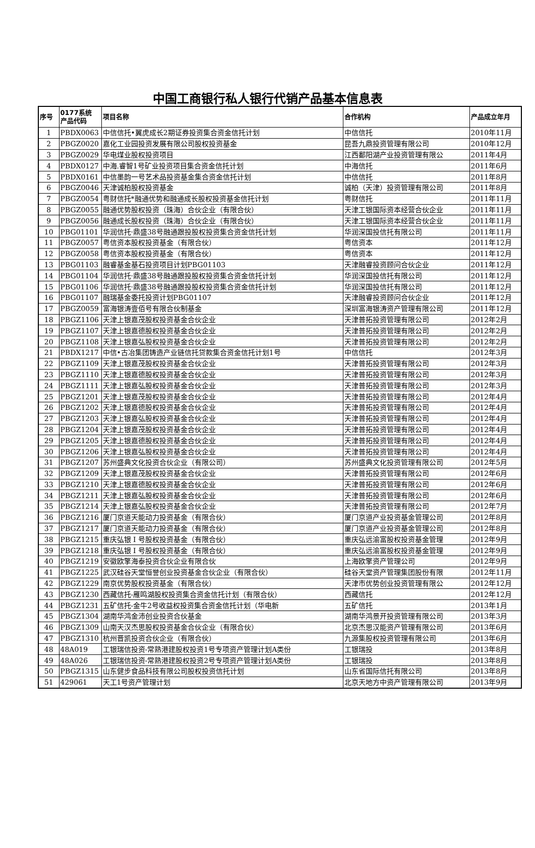中国工商银行私人银行代销产品基本信息表
| 序号 | 0177系统 产品代码 | 项目名称 | 合作机构 | 产品成立年月 |
| --- | --- | --- | --- | --- |
| 1 | PBDX0063 | 中信信托•翼虎成长2期证券投资集合资金信托计划 | 中信信托 | 2010年11月 |
| 2 | PBGZ0020 | 嘉化工业园投资发展有限公司股权投资基金 | 昆吾九鼎投资管理有限公司 | 2010年12月 |
| 3 | PBGZ0029 | 华电煤业股权投资项目 | 江西鄱阳湖产业投资管理有限公 | 2011年4月 |
| 4 | PBDX0127 | 中海.睿智1号矿业投资项目集合资金信托计划 | 中海信托 | 2011年6月 |
| 5 | PBDX0161 | 中信墨韵一号艺术品投资基金集合资金信托计划 | 中信信托 | 2011年8月 |
| 6 | PBGZ0046 | 天津诚柏股权投资基金 | 诚柏（天津）投资管理有限公司 | 2011年8月 |
| 7 | PBGZ0054 | 粤财信托*融通优势和融通成长股权投资基金信托计划 | 粤财信托 | 2011年11月 |
| 8 | PBGZ0055 | 融通优势股权投资（珠海）合伙企业（有限合伙） | 天津工银国际资本经营合伙企业 | 2011年11月 |
| 9 | PBGZ0056 | 融通成长股权投资（珠海）合伙企业（有限合伙） | 天津工银国际资本经营合伙企业 | 2011年11月 |
| 10 | PBG01101 | 华润信托·鼎盛38号融通跟投股权投资集合资金信托计划 | 华润深国投信托有限公司 | 2011年11月 |
| 11 | PBGZ0057 | 粤信资本股权投资基金（有限合伙） | 粤信资本 | 2011年12月 |
| 12 | PBGZ0058 | 粤信资本股权投资基金（有限合伙） | 粤信资本 | 2011年12月 |
| 13 | PBG01103 | 融睿基金基石投资项目计划PBG01103 | 天津融睿投资顾问合伙企业 | 2011年12月 |
| 14 | PBG01104 | 华润信托·鼎盛38号融通跟投股权投资集合资金信托计划 | 华润深国投信托有限公司 | 2011年12月 |
| 15 | PBG01106 | 华润信托·鼎盛38号融通跟投股权投资集合资金信托计划 | 华润深国投信托有限公司 | 2011年12月 |
| 16 | PBG01107 | 融瑞基金委托投资计划PBG01107 | 天津融睿投资顾问合伙企业 | 2011年12月 |
| 17 | PBGZ0059 | 富海银涛壹佰号有限合伙制基金 | 深圳富海银涛资产管理有限公司 | 2011年12月 |
| 18 | PBGZ1106 | 天津上银嘉茂股权投资基金合伙企业 | 天津普拓投资管理有限公司 | 2012年2月 |
| 19 | PBGZ1107 | 天津上银嘉德股权投资基金合伙企业 | 天津普拓投资管理有限公司 | 2012年2月 |
| 20 | PBGZ1108 | 天津上银嘉弘股权投资基金合伙企业 | 天津普拓投资管理有限公司 | 2012年2月 |
| 21 | PBDX1217 | 中信•古冶集团铸造产业链信托贷款集合资金信托计划1号 | 中信信托 | 2012年3月 |
| 22 | PBGZ1109 | 天津上银嘉茂股权投资基金合伙企业 | 天津普拓投资管理有限公司 | 2012年3月 |
| 23 | PBGZ1110 | 天津上银嘉德股权投资基金合伙企业 | 天津普拓投资管理有限公司 | 2012年3月 |
| 24 | PBGZ1111 | 天津上银嘉弘股权投资基金合伙企业 | 天津普拓投资管理有限公司 | 2012年3月 |
| 25 | PBGZ1201 | 天津上银嘉茂股权投资基金合伙企业 | 天津普拓投资管理有限公司 | 2012年4月 |
| 26 | PBGZ1202 | 天津上银嘉德股权投资基金合伙企业 | 天津普拓投资管理有限公司 | 2012年4月 |
| 27 | PBGZ1203 | 天津上银嘉弘股权投资基金合伙企业 | 天津普拓投资管理有限公司 | 2012年4月 |
| 28 | PBGZ1204 | 天津上银嘉茂股权投资基金合伙企业 | 天津普拓投资管理有限公司 | 2012年4月 |
| 29 | PBGZ1205 | 天津上银嘉德股权投资基金合伙企业 | 天津普拓投资管理有限公司 | 2012年4月 |
| 30 | PBGZ1206 | 天津上银嘉弘股权投资基金合伙企业 | 天津普拓投资管理有限公司 | 2012年4月 |
| 31 | PBGZ1207 | 苏州盛典文化投资合伙企业（有限公司） | 苏州盛典文化投资管理有限公司 | 2012年5月 |
| 32 | PBGZ1209 | 天津上银嘉茂股权投资基金合伙企业 | 天津普拓投资管理有限公司 | 2012年6月 |
| 33 | PBGZ1210 | 天津上银嘉德股权投资基金合伙企业 | 天津普拓投资管理有限公司 | 2012年6月 |
| 34 | PBGZ1211 | 天津上银嘉弘股权投资基金合伙企业 | 天津普拓投资管理有限公司 | 2012年6月 |
| 35 | PBGZ1214 | 天津上银嘉弘股权投资基金合伙企业 | 天津普拓投资管理有限公司 | 2012年7月 |
| 36 | PBGZ1216 | 厦门京道天能动力投资基金（有限合伙） | 厦门京道产业投资基金管理公司 | 2012年8月 |
| 37 | PBGZ1217 | 厦门京道天能动力投资基金（有限合伙） | 厦门京道产业投资基金管理公司 | 2012年8月 |
| 38 | PBGZ1215 | 重庆弘银 I 号股权投资基金（有限合伙） | 重庆弘远渝富股权投资基金管理 | 2012年9月 |
| 39 | PBGZ1218 | 重庆弘银 I 号股权投资基金（有限合伙） | 重庆弘远渝富股权投资基金管理 | 2012年9月 |
| 40 | PBGZ1219 | 安徽欧擎海泰投资合伙企业有限合伙 | 上海欧擎资产管理公司 | 2012年9月 |
| 41 | PBGZ1225 | 武汉硅谷天堂恒誉创业投资基金合伙企业（有限合伙） | 硅谷天堂资产管理集团股份有限 | 2012年11月 |
| 42 | PBGZ1229 | 南京优势股权投资基金（有限合伙） | 天津市优势创业投资管理有限公 | 2012年12月 |
| 43 | PBGZ1230 | 西藏信托-雁鸣湖股权投资集合资金信托计划（有限合伙） | 西藏信托 | 2012年12月 |
| 44 | PBGZ1231 | 五矿信托-金牛2号收益权投资集合资金信托计划（华电新 | 五矿信托 | 2013年1月 |
| 45 | PBGZ1304 | 湖南华鸿金沛创业投资合伙基金 | 湖南华鸿景开投资管理有限公司 | 2013年3月 |
| 46 | PBGZ1309 | 山南天汉杰思股权投资基金合伙企业（有限合伙） | 北京杰思汉能资产管理有限公司 | 2013年6月 |
| 47 | PBGZ1310 | 杭州晋凯投资合伙企业（有限合伙） | 九源集股权投资管理有限公司 | 2013年6月 |
| 48 | 48A019 | 工银瑞信投资-常熟港建股权投资1号专项资产管理计划A类份 | 工银瑞投 | 2013年8月 |
| 49 | 48A026 | 工银瑞信投资-常熟港建股权投资2号专项资产管理计划A类份 | 工银瑞投 | 2013年8月 |
| 50 | PBGZ1315 | 山东健步食品科技有限公司股权投资信托计划 | 山东省国际信托有限公司 | 2013年8月 |
| 51 | 429061 | 天工1号资产管理计划 | 北京天地方中资产管理有限公司 | 2013年9月 |